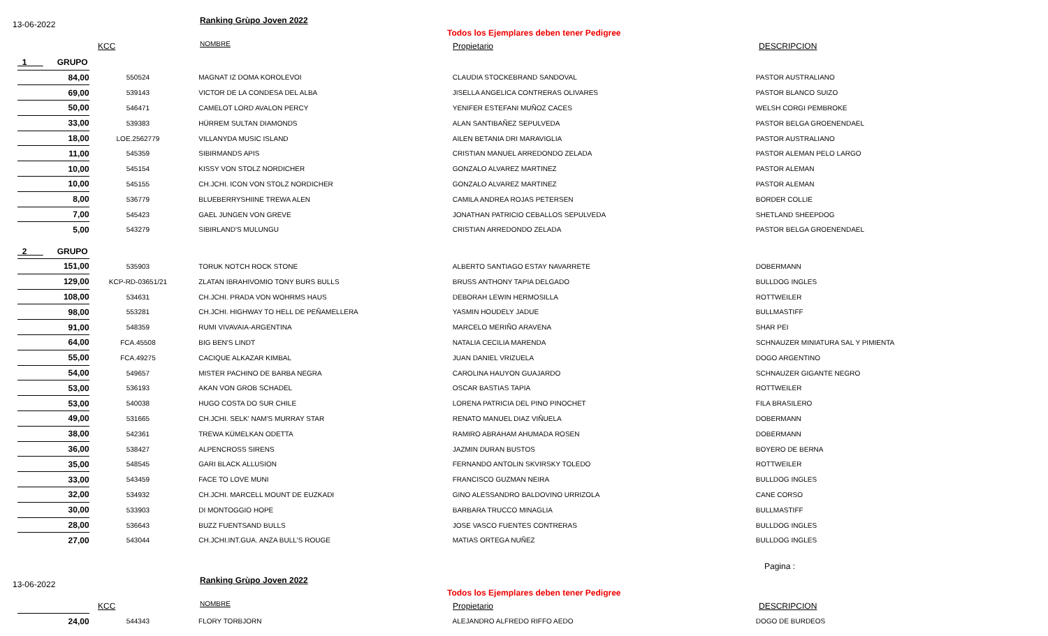13-06-2022 Ranking Grùpo Joven 2022
Todos los Ejemplares deben tener Pedigree
KCC NOMBRE Propietario DESCRIPCION
| 1 GRUPO | | | | |
| 84,00 | 550524 | MAGNAT IZ DOMA KOROLEVOI | CLAUDIA STOCKEBRAND SANDOVAL | PASTOR AUSTRALIANO |
| 69,00 | 539143 | VICTOR DE LA CONDESA DEL ALBA | JISELLA ANGELICA CONTRERAS OLIVARES | PASTOR BLANCO SUIZO |
| 50,00 | 546471 | CAMELOT LORD AVALON PERCY | YENIFER ESTEFANI MUÑOZ CACES | WELSH CORGI PEMBROKE |
| 33,00 | 539383 | HÜRREM SULTAN DIAMONDS | ALAN SANTIBAÑEZ SEPULVEDA | PASTOR BELGA GROENENDAEL |
| 18,00 | LOE.2562779 | VILLANYDA MUSIC ISLAND | AILEN BETANIA DRI MARAVIGLIA | PASTOR AUSTRALIANO |
| 11,00 | 545359 | SIBIRMANDS APIS | CRISTIAN MANUEL ARREDONDO ZELADA | PASTOR ALEMAN PELO LARGO |
| 10,00 | 545154 | KISSY VON STOLZ NORDICHER | GONZALO ALVAREZ MARTINEZ | PASTOR ALEMAN |
| 10,00 | 545155 | CH.JCHI. ICON VON STOLZ NORDICHER | GONZALO ALVAREZ MARTINEZ | PASTOR ALEMAN |
| 8,00 | 536779 | BLUEBERRYSHIINE TREWA ALEN | CAMILA ANDREA ROJAS PETERSEN | BORDER COLLIE |
| 7,00 | 545423 | GAEL JUNGEN VON GREVE | JONATHAN PATRICIO CEBALLOS SEPULVEDA | SHETLAND SHEEPDOG |
| 5,00 | 543279 | SIBIRLAND'S MULUNGU | CRISTIAN ARREDONDO ZELADA | PASTOR BELGA GROENENDAEL |
| 2 GRUPO | | | | |
| 151,00 | 535903 | TORUK NOTCH ROCK STONE | ALBERTO SANTIAGO ESTAY NAVARRETE | DOBERMANN |
| 129,00 | KCP-RD-03651/21 | ZLATAN IBRAHIVOMIO TONY BURS BULLS | BRUSS ANTHONY TAPIA DELGADO | BULLDOG INGLES |
| 108,00 | 534631 | CH.JCHI. PRADA VON WOHRMS HAUS | DEBORAH LEWIN HERMOSILLA | ROTTWEILER |
| 98,00 | 553281 | CH.JCHI. HIGHWAY TO HELL DE PEÑAMELLERA | YASMIN HOUDELY JADUE | BULLMASTIFF |
| 91,00 | 548359 | RUMI VIVAVAIA-ARGENTINA | MARCELO MERIÑO ARAVENA | SHAR PEI |
| 64,00 | FCA.45508 | BIG BEN'S LINDT | NATALIA CECILIA MARENDA | SCHNAUZER MINIATURA SAL Y PIMIENTA |
| 55,00 | FCA.49275 | CACIQUE ALKAZAR KIMBAL | JUAN DANIEL VRIZUELA | DOGO ARGENTINO |
| 54,00 | 549657 | MISTER PACHINO DE BARBA NEGRA | CAROLINA HAUYON GUAJARDO | SCHNAUZER GIGANTE NEGRO |
| 53,00 | 536193 | AKAN VON GROB SCHADEL | OSCAR BASTIAS TAPIA | ROTTWEILER |
| 53,00 | 540038 | HUGO COSTA DO SUR CHILE | LORENA PATRICIA DEL PINO PINOCHET | FILA BRASILERO |
| 49,00 | 531665 | CH.JCHI. SELK' NAM'S MURRAY STAR | RENATO MANUEL DIAZ VIÑUELA | DOBERMANN |
| 38,00 | 542361 | TREWA KÜMELKAN ODETTA | RAMIRO ABRAHAM AHUMADA ROSEN | DOBERMANN |
| 36,00 | 538427 | ALPENCROSS SIRENS | JAZMIN DURAN BUSTOS | BOYERO DE BERNA |
| 35,00 | 548545 | GARI BLACK ALLUSION | FERNANDO ANTOLIN SKVIRSKY TOLEDO | ROTTWEILER |
| 33,00 | 543459 | FACE TO LOVE MUNI | FRANCISCO GUZMAN NEIRA | BULLDOG INGLES |
| 32,00 | 534932 | CH.JCHI. MARCELL MOUNT DE EUZKADI | GINO ALESSANDRO BALDOVINO URRIZOLA | CANE CORSO |
| 30,00 | 533903 | DI MONTOGGIO HOPE | BARBARA TRUCCO MINAGLIA | BULLMASTIFF |
| 28,00 | 536643 | BUZZ FUENTSAND BULLS | JOSE VASCO FUENTES CONTRERAS | BULLDOG INGLES |
| 27,00 | 543044 | CH.JCHI.INT.GUA. ANZA BULL'S ROUGE | MATIAS ORTEGA NUÑEZ | BULLDOG INGLES |
Pagina :
13-06-2022 Ranking Grùpo Joven 2022
Todos los Ejemplares deben tener Pedigree
KCC NOMBRE Propietario DESCRIPCION
| 24,00 | 544343 | FLORY TORBJORN | ALEJANDRO ALFREDO RIFFO AEDO | DOGO DE BURDEOS |